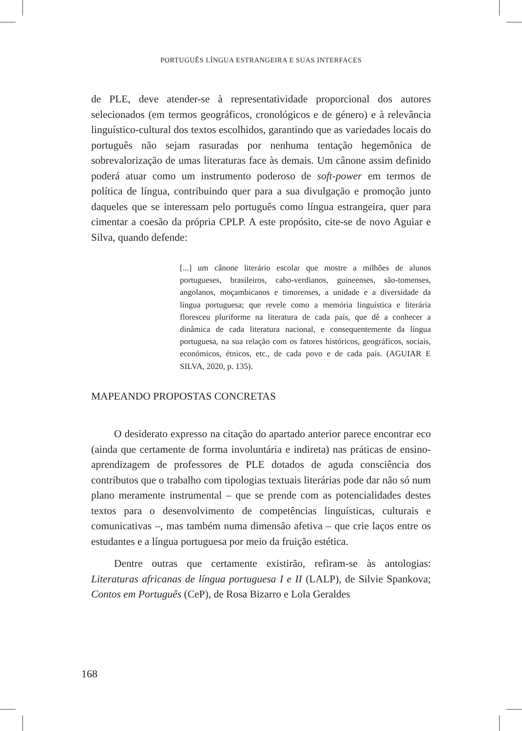PORTUGUÊS LÍNGUA ESTRANGEIRA E SUAS INTERFACES
de PLE, deve atender-se à representatividade proporcional dos autores selecionados (em termos geográficos, cronológicos e de género) e à relevância linguístico-cultural dos textos escolhidos, garantindo que as variedades locais do português não sejam rasuradas por nenhuma tentação hegemônica de sobrevalorização de umas literaturas face às demais. Um cânone assim definido poderá atuar como um instrumento poderoso de soft-power em termos de política de língua, contribuindo quer para a sua divulgação e promoção junto daqueles que se interessam pelo português como língua estrangeira, quer para cimentar a coesão da própria CPLP. A este propósito, cite-se de novo Aguiar e Silva, quando defende:
[...] um cânone literário escolar que mostre a milhões de alunos portugueses, brasileiros, cabo-verdianos, guineenses, são-tomenses, angolanos, moçambicanos e timorenses, a unidade e a diversidade da língua portuguesa; que revele como a memória linguística e literária floresceu pluriforme na literatura de cada país, que dê a conhecer a dinâmica de cada literatura nacional, e consequentemente da língua portuguesa, na sua relação com os fatores históricos, geográficos, sociais, económicos, étnicos, etc., de cada povo e de cada país. (AGUIAR E SILVA, 2020, p. 135).
MAPEANDO PROPOSTAS CONCRETAS
O desiderato expresso na citação do apartado anterior parece encontrar eco (ainda que certamente de forma involuntária e indireta) nas práticas de ensino-aprendizagem de professores de PLE dotados de aguda consciência dos contributos que o trabalho com tipologias textuais literárias pode dar não só num plano meramente instrumental – que se prende com as potencialidades destes textos para o desenvolvimento de competências linguísticas, culturais e comunicativas –, mas também numa dimensão afetiva – que crie laços entre os estudantes e a língua portuguesa por meio da fruição estética.
Dentre outras que certamente existirão, refiram-se às antologias: Literaturas africanas de língua portuguesa I e II (LALP), de Silvie Spankova; Contos em Português (CeP), de Rosa Bizarro e Lola Geraldes
168